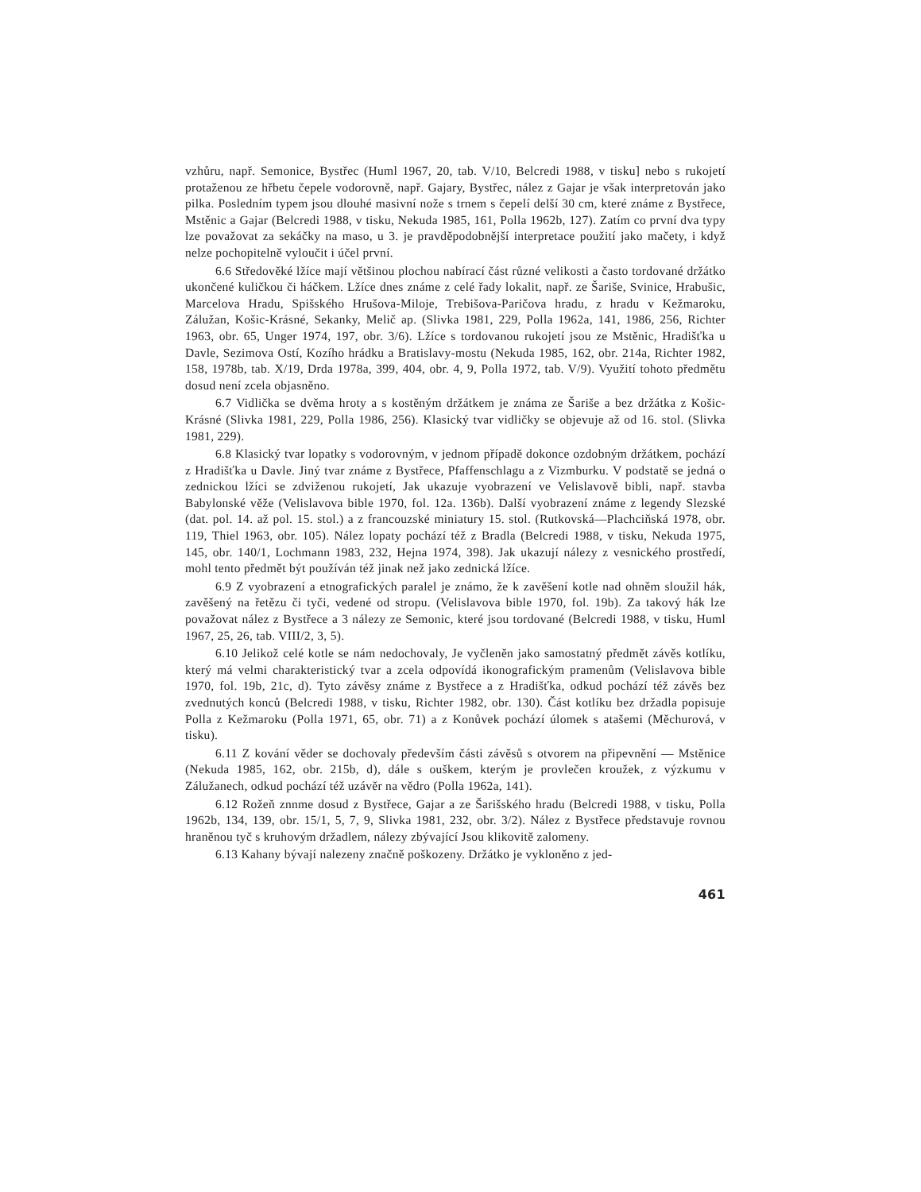vzhůru, např. Semonice, Bystřec (Huml 1967, 20, tab. V/10, Belcredi 1988, v tisku] nebo s rukojetí protaženou ze hřbetu čepele vodorovně, např. Gajary, Bystřec, nález z Gajar je však interpretován jako pilka. Posledním typem jsou dlouhé masivní nože s trnem s čepelí delší 30 cm, které známe z Bystřece, Mstěnic a Gajar (Belcredi 1988, v tisku, Nekuda 1985, 161, Polla 1962b, 127). Zatím co první dva typy lze považovat za sekáčky na maso, u 3. je pravděpodobnější interpretace použití jako mačety, i když nelze pochopitelně vyloučit i účel první.
6.6 Středověké lžíce mají většinou plochou nabírací část různé velikosti a často tordované držátko ukončené kuličkou či háčkem. Lžíce dnes známe z celé řady lokalit, např. ze Šariše, Svinice, Hrabušic, Marcelova Hradu, Spišského Hrušova-Miloje, Trebišova-Paričova hradu, z hradu v Kežmaroku, Zálužan, Košic-Krásné, Sekanky, Melič ap. (Slivka 1981, 229, Polla 1962a, 141, 1986, 256, Richter 1963, obr. 65, Unger 1974, 197, obr. 3/6). Lžíce s tordovanou rukojetí jsou ze Mstěnic, Hradišťka u Davle, Sezimova Ostí, Kozího hrádku a Bratislavy-mostu (Nekuda 1985, 162, obr. 214a, Richter 1982, 158, 1978b, tab. X/19, Drda 1978a, 399, 404, obr. 4, 9, Polla 1972, tab. V/9). Využití tohoto předmětu dosud není zcela objasněno.
6.7 Vidlička se dvěma hroty a s kostěným držátkem je známa ze Šariše a bez držátka z Košic-Krásné (Slivka 1981, 229, Polla 1986, 256). Klasický tvar vidličky se objevuje až od 16. stol. (Slivka 1981, 229).
6.8 Klasický tvar lopatky s vodorovným, v jednom případě dokonce ozdobným držátkem, pochází z Hradišťka u Davle. Jiný tvar známe z Bystřece, Pfaffenschlagu a z Vizmburku. V podstatě se jedná o zednickou lžíci se zdviženou rukojetí, Jak ukazuje vyobrazení ve Velislavově bibli, např. stavba Babylonské věže (Velislavova bible 1970, fol. 12a. 136b). Další vyobrazení známe z legendy Slezské (dat. pol. 14. až pol. 15. stol.) a z francouzské miniatury 15. stol. (Rutkovská—Plachciňská 1978, obr. 119, Thiel 1963, obr. 105). Nález lopaty pochází též z Bradla (Belcredi 1988, v tisku, Nekuda 1975, 145, obr. 140/1, Lochmann 1983, 232, Hejna 1974, 398). Jak ukazují nálezy z vesnického prostředí, mohl tento předmět být používán též jinak než jako zednická lžíce.
6.9 Z vyobrazení a etnografických paralel je známo, že k zavěšení kotle nad ohněm sloužil hák, zavěšený na řetězu či tyči, vedené od stropu. (Velislavova bible 1970, fol. 19b). Za takový hák lze považovat nález z Bystřece a 3 nálezy ze Semonic, které jsou tordované (Belcredi 1988, v tisku, Huml 1967, 25, 26, tab. VIII/2, 3, 5).
6.10 Jelikož celé kotle se nám nedochovaly, Je vyčleněn jako samostatný předmět závěs kotlíku, který má velmi charakteristický tvar a zcela odpovídá ikonografickým pramenům (Velislavova bible 1970, fol. 19b, 21c, d). Tyto závěsy známe z Bystřece a z Hradišťka, odkud pochází též závěs bez zvednutých konců (Belcredi 1988, v tisku, Richter 1982, obr. 130). Část kotlíku bez držadla popisuje Polla z Kežmaroku (Polla 1971, 65, obr. 71) a z Konůvek pochází úlomek s atašemi (Měchurová, v tisku).
6.11 Z kování věder se dochovaly především části závěsů s otvorem na připevnění — Mstěnice (Nekuda 1985, 162, obr. 215b, d), dále s ouškem, kterým je provlečen kroužek, z výzkumu v Zálužanech, odkud pochází též uzávěr na vědro (Polla 1962a, 141).
6.12 Rožeň znnme dosud z Bystřece, Gajar a ze Šarišského hradu (Belcredi 1988, v tisku, Polla 1962b, 134, 139, obr. 15/1, 5, 7, 9, Slivka 1981, 232, obr. 3/2). Nález z Bystřece představuje rovnou hraněnou tyč s kruhovým držadlem, nálezy zbývající Jsou klikovitě zalomeny.
6.13 Kahany bývají nalezeny značně poškozeny. Držátko je vykloněno z jed-
461